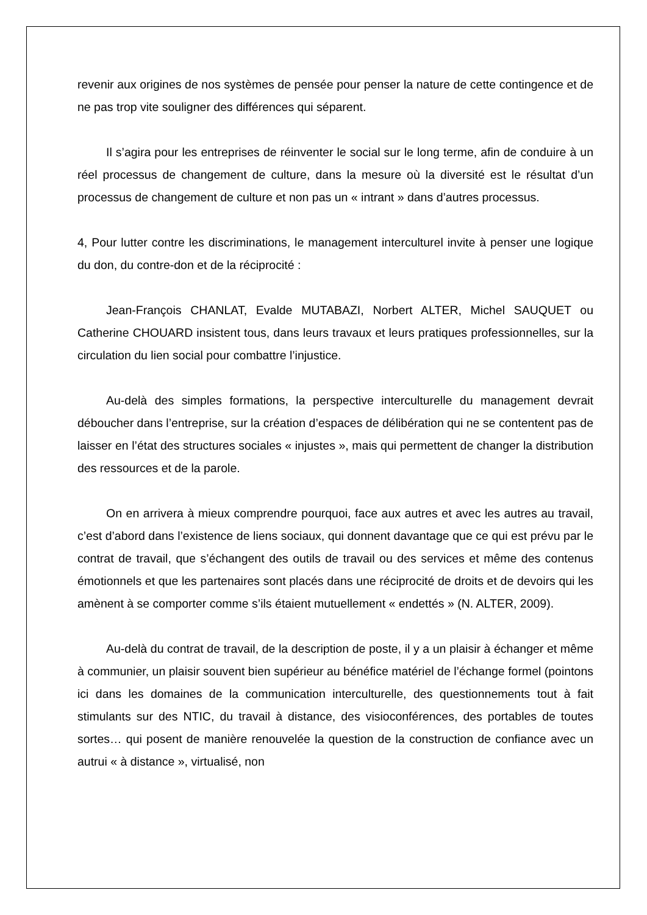revenir aux origines de nos systèmes de pensée pour penser la nature de cette contingence et de ne pas trop vite souligner des différences qui séparent.
Il s’agira pour les entreprises de réinventer le social sur le long terme, afin de conduire à un réel processus de changement de culture, dans la mesure où la diversité est le résultat d’un processus de changement de culture et non pas un « intrant » dans d’autres processus.
4, Pour lutter contre les discriminations, le management interculturel invite à penser une logique du don, du contre-don et de la réciprocité :
Jean-François CHANLAT, Evalde MUTABAZI, Norbert ALTER, Michel SAUQUET ou Catherine CHOUARD insistent tous, dans leurs travaux et leurs pratiques professionnelles, sur la circulation du lien social pour combattre l’injustice.
Au-delà des simples formations, la perspective interculturelle du management devrait déboucher dans l’entreprise, sur la création d’espaces de délibération qui ne se contentent pas de laisser en l’état des structures sociales « injustes », mais qui permettent de changer la distribution des ressources et de la parole.
On en arrivera à mieux comprendre pourquoi, face aux autres et avec les autres au travail, c’est d’abord dans l’existence de liens sociaux, qui donnent davantage que ce qui est prévu par le contrat de travail, que s’échangent des outils de travail ou des services et même des contenus émotionnels et que les partenaires sont placés dans une réciprocité de droits et de devoirs qui les amènent à se comporter comme s’ils étaient mutuellement « endettés » (N. ALTER, 2009).
Au-delà du contrat de travail, de la description de poste, il y a un plaisir à échanger et même à communier, un plaisir souvent bien supérieur au bénéfice matériel de l’échange formel (pointons ici dans les domaines de la communication interculturelle, des questionnements tout à fait stimulants sur des NTIC, du travail à distance, des visioconférences, des portables de toutes sortes… qui posent de manière renouvelée la question de la construction de confiance avec un autrui « à distance », virtualisé, non